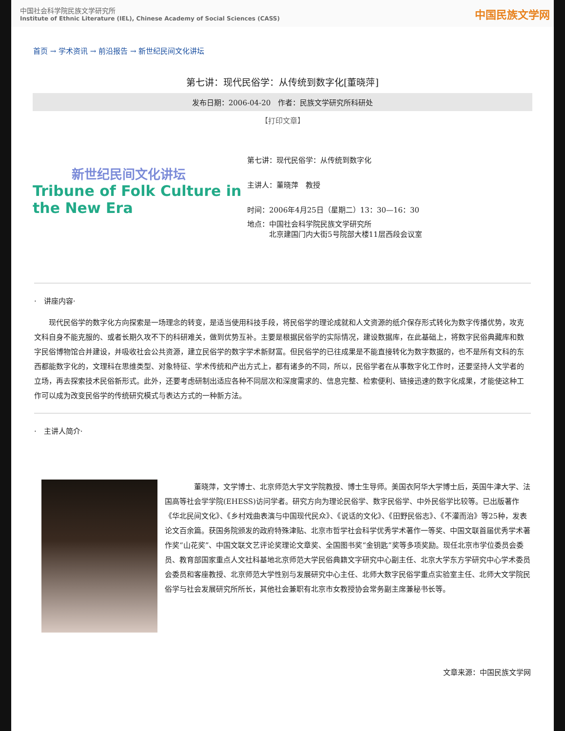中国社会科学院民族文学研究所
Institute of Ethnic Literature (IEL), Chinese Academy of Social Sciences (CASS)
中国民族文学网
首页 → 学术资讯 → 前沿报告 → 新世纪民间文化讲坛
第七讲：现代民俗学：从传统到数字化[董晓萍]
发布日期：2006-04-20　作者：民族文学研究所科研处
【打印文章】
新世纪民间文化讲坛
Tribune of Folk Culture in the New Era
第七讲：现代民俗学：从传统到数字化
主讲人：董晓萍　教授
时间：2006年4月25日（星期二）13：30—16：30
地点：中国社会科学院民族文学研究所
　　　北京建国门内大街5号院部大楼11层西段会议室
·　讲座内容·
现代民俗学的数字化方向探索是一场理念的转变，是适当使用科技手段，将民俗学的理论成就和人文资源的纸介保存形式转化为数字传播优势，攻克文科自身不能克服的、或者长期久攻不下的科研难关，做到优势互补。主要是根据民俗学的实际情况，建设数据库，在此基础上，将数字民俗典藏库和数字民俗博物馆合并建设，并吸收社会公共资源，建立民俗学的数字学术新财富。但民俗学的已往成果是不能直接转化为数字数据的，也不是所有文科的东西都能数字化的，文理科在思维类型、对象特征、学术传统和产出方式上，都有诸多的不同，所以，民俗学者在从事数字化工作时，还要坚持人文学者的立场，再去探索技术民俗新形式。此外，还要考虑研制出适应各种不同层次和深度需求的、信息完整、检索便利、链接迅速的数字化成果，才能使这种工作可以成为改变民俗学的传统研究模式与表达方式的一种新方法。
·　主讲人简介·
董晓萍，文学博士、北京师范大学文学院教授、博士生导师。美国衣阿华大学博士后，英国牛津大学、法国高等社会学学院(EHESS)访问学者。研究方向为理论民俗学、数字民俗学、中外民俗学比较等。已出版著作《华北民间文化》、《乡村戏曲表演与中国现代民众》、《说话的文化》、《田野民俗志》、《不灌而治》等25种，发表论文百余篇。获国务院颁发的政府特殊津贴、北京市哲学社会科学优秀学术著作一等奖、中国文联首届优秀学术著作奖“山花奖”、中国文联文艺评论奖理论文章奖、全国图书奖“金钥匙”奖等多项奖励。现任北京市学位委员会委员、教育部国家重点人文社科基地北京师范大学民俗典籍文字研究中心副主任、北京大学东方学研究中心学术委员会委员和客座教授、北京师范大学性别与发展研究中心主任、北师大数字民俗学重点实验室主任、北师大文学院民俗学与社会发展研究所所长，其他社会兼职有北京市女教授协会常务副主席兼秘书长等。
文章来源：中国民族文学网